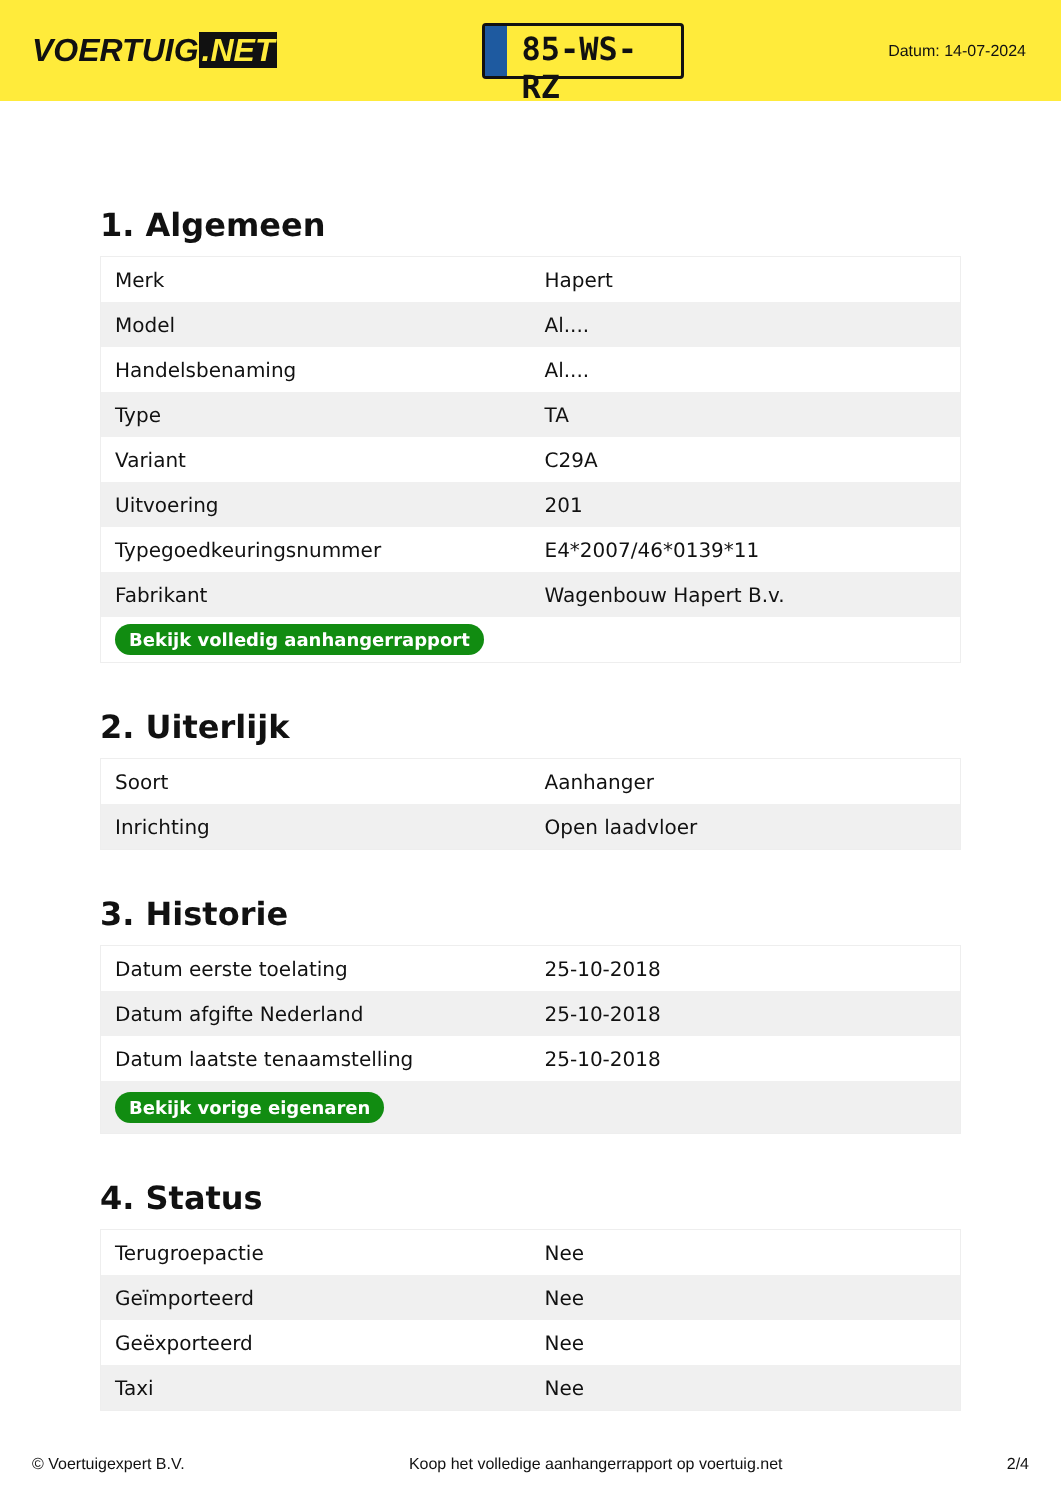VOERTUIG.NET
85-WS-RZ
Datum: 14-07-2024
1. Algemeen
| Merk | Hapert |
| Model | Al.... |
| Handelsbenaming | Al.... |
| Type | TA |
| Variant | C29A |
| Uitvoering | 201 |
| Typegoedkeuringsnummer | E4*2007/46*0139*11 |
| Fabrikant | Wagenbouw Hapert B.v. |
| Bekijk volledig aanhangerrapport | |
2. Uiterlijk
| Soort | Aanhanger |
| Inrichting | Open laadvloer |
3. Historie
| Datum eerste toelating | 25-10-2018 |
| Datum afgifte Nederland | 25-10-2018 |
| Datum laatste tenaamstelling | 25-10-2018 |
| Bekijk vorige eigenaren | |
4. Status
| Terugroepactie | Nee |
| Geïmporteerd | Nee |
| Geëxporteerd | Nee |
| Taxi | Nee |
© Voertuigexpert B.V. Koop het volledige aanhangerrapport op voertuig.net 2/4